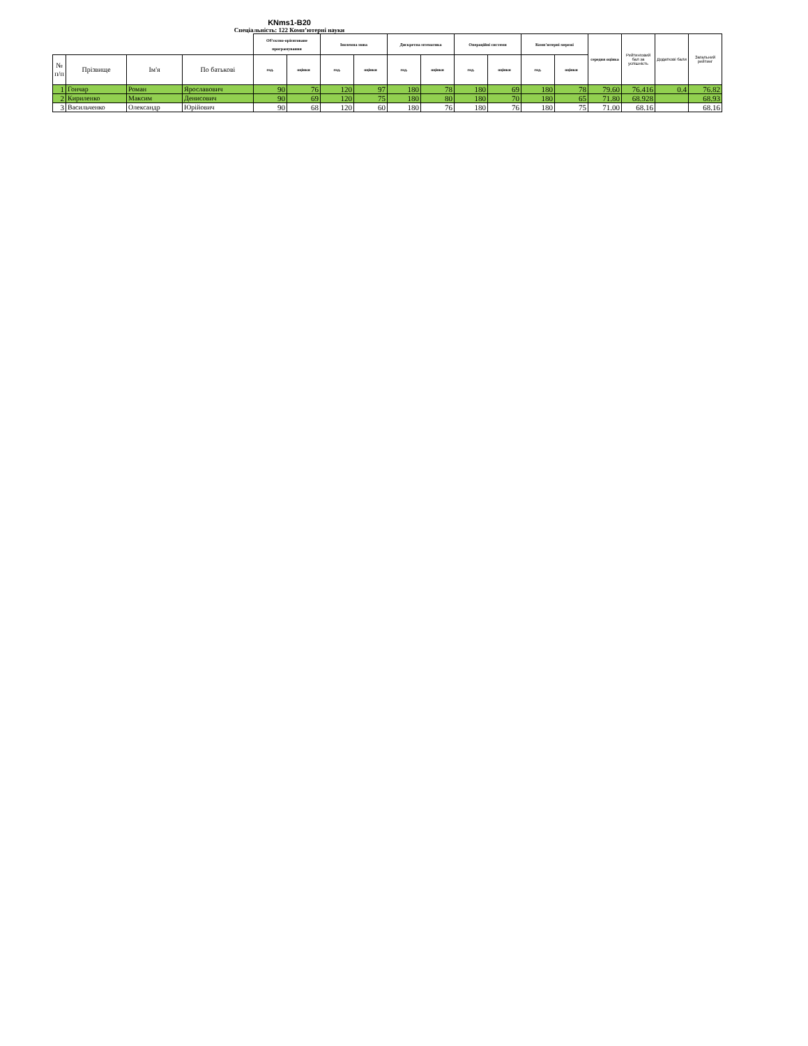KNms1-B20
Спеціальність: 122 Комп’ютерні науки
| | | | | Об'єктно-орієнтоване програмування | | Іноземна мова | | Дискретна мтематика | | Операційні системи | | Комп'ютерні мережі | | середня оцінка | Рейтинговий бал за успішність | Додаткові бали | Загальний рейтинг |
| --- | --- | --- | --- | --- | --- | --- | --- | --- | --- | --- | --- | --- | --- | --- | --- | --- | --- |
| № п/п | Прізвище | Ім'я | По батькові | год. | оцінки | год. | оцінки | год. | оцінки | год. | оцінки | год. | оцінки | | | | |
| 1 | Гончар | Роман | Ярославович | 90 | 76 | 120 | 97 | 180 | 78 | 180 | 69 | 180 | 78 | 79.60 | 76.416 | 0.4 | 76.82 |
| 2 | Кириленко | Максим | Денисович | 90 | 69 | 120 | 75 | 180 | 80 | 180 | 70 | 180 | 65 | 71.80 | 68.928 | | 68.93 |
| 3 | Васильченко | Олександр | Юрійович | 90 | 68 | 120 | 60 | 180 | 76 | 180 | 76 | 180 | 75 | 71.00 | 68.16 | | 68.16 |